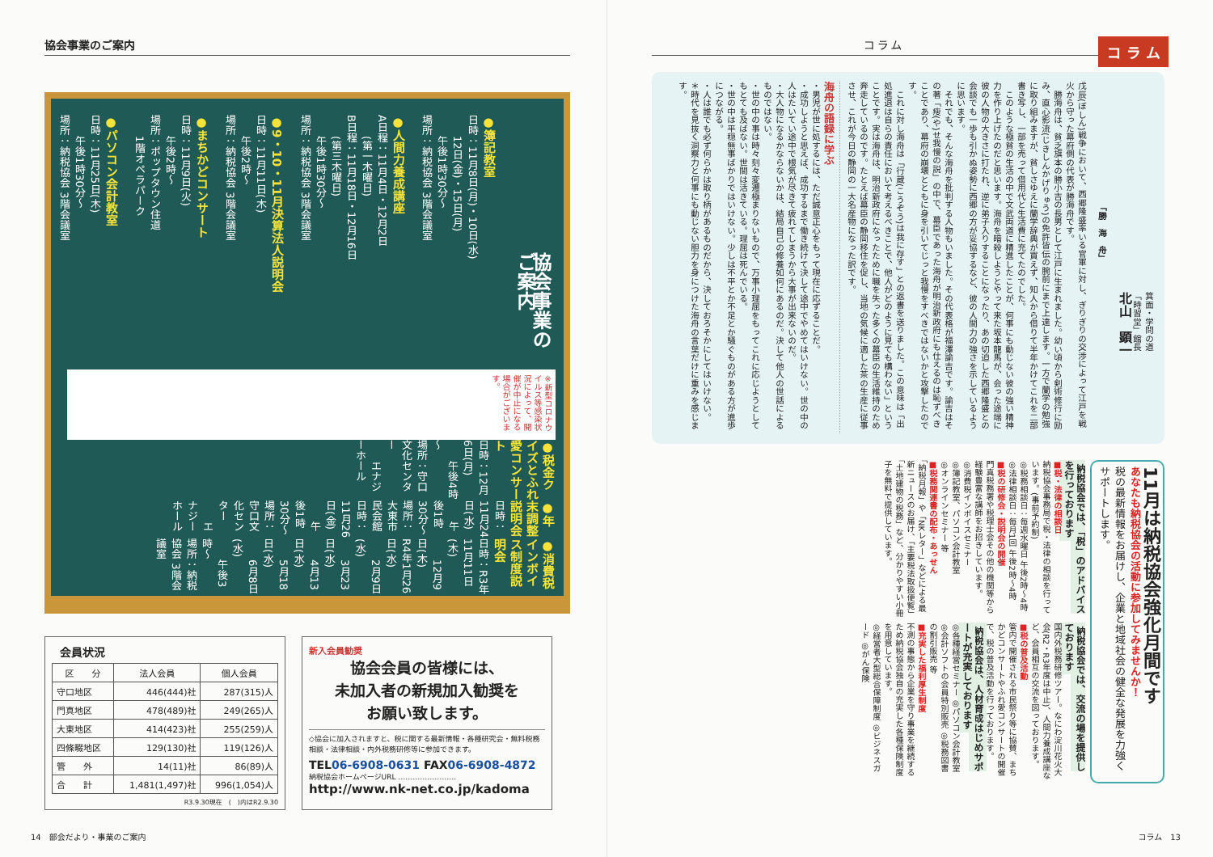協会事業のご案内
協会事業のご案内
●簿記教室
日時：11月8日(月)・10日(水)
　　12日(金)・15日(月)
　　午後1時30分～
場所：納税協会 3階会議室
●人間力養成講座
A日程：11月4日・12月2日
　　(第一木曜日)
B日程：11月18日・12月16日
　　(第三木曜日)
　　午後1時30分～
場所：納税協会 3階会議室
●9・10・11月決算法人説明会
日時：11月11日(木)
　　午後2時～
場所：納税協会 3階会議室
●まちかどコンサート
日時：11月9日(火)
　　午後2時～
場所：ポップタウン住道
　　1階オペラパーク
●パソコン会計教室
日時：11月25日(木)
　　午後1時30分～
場所：納税協会 3階会議室
●消費税インボイス制度説明会
日時：R3年11月11日(木)
　　12月9日(木)
R4年1月26日(水)
　　2月9日(水)
　　3月23日(水)
　　4月13日(水)
　　5月18日(水)
　　6月8日(水)
　　午後3時～
場所：納税協会 3階会議室
●年末調整説明会
日時：11月24日(水)
　　午後1時30分～
場所：大東市民会館
日時：11月26日(金)
　　午後1時30分～
場所：守口文化センター
　　エナジーホール
●税金クイズとふれ愛コンサート
日時：12月6日(月)
　　午後4時～
場所：守口文化センター
　　エナジーホール
※新型コロナウイルス等感染状況によって、開催が中止になる場合がございます。
会員状況
| 区 分 | 法人会員 | 個人会員 |
| --- | --- | --- |
| 守口地区 | 446(444)社 | 287(315)人 |
| 門真地区 | 478(489)社 | 249(265)人 |
| 大東地区 | 414(423)社 | 255(259)人 |
| 四條畷地区 | 129(130)社 | 119(126)人 |
| 管 外 | 14(11)社 | 86(89)人 |
| 合 計 | 1,481(1,497)社 | 996(1,054)人 |
R3.9.30現在　(　)内はR2.9.30
新入会員勧奨
協会会員の皆様には、
未加入者の新規加入勧奨を
お願い致します。
◇協会に加入されますと、税に関する最新情報・各種研究会・無料税務相談・法律相談・内外税務研修等に参加できます。
TEL06-6908-0631 FAX06-6908-4872
納税協会ホームページURL ……………………
http://www.nk-net.co.jp/kadoma
14　部会だより・事業のご案内
コラム
コ ラ ム
箕面・学問の道
「時習堂」館長
北山　顕一
「勝　海　舟」
戊辰(ぼしん)戦争において、西郷隆盛率いる官軍に対し、ぎりぎりの交渉によって江戸を戦火から守った幕府側の代表が勝海舟です。
　勝海舟は、貧乏旗本の勝小吉の長男として江戸に生まれました。幼い頃から剣術修行に励み、直心影流(じきしんかげりゅう)の免許皆伝の腕前にまで上達します。一方で蘭学の勉強に取り組みますが、貧しさゆえに蘭学辞典が買えず、知人から借りて半年かけてこれを二部書き写し、一部を売って借用代と生活費に充てたのでした。
　このような極貧の生活の中で文武両道に精進したことが、何事にも動じない彼の強い精神力を作り上げたのだと思います。海舟を暗殺しようとやって来た坂本龍馬が、会った途端に彼の人物の大きさに打たれ、逆に弟子入りすることになったり、あの切迫した西郷隆盛との会談でも一歩も引かぬ姿勢に西郷の方が妥協するなど、彼の人間力の強さを示しているように思います。
　それでも、そんな海舟を批判する人物もいました。その代表格が福澤諭吉です。諭吉はその著「瘦(や)せ我慢の説」の中で、幕臣であった海舟が明治新政府にも仕えるのは恥ずべきことであり、幕府の崩壊とともに身を引いてじっと我慢をすべきではないかと攻撃したのです。
　これに対し海舟は「行蔵(こうぞう)は我に存す」との返書を送りました。この意味は「出処進退は自らの責任において考えるべきことで、他人がどのように見ても構わない」ということです。実は海舟は、明治新政府になったために職を失った多くの幕臣の生活維持のため奔走しているのです。たとえば幕臣の静岡移住を促し、当地の気候に適した茶の生産に従事させ、これが今日の静岡の一大名産物になった訳です。
海舟の語録に学ぶ
・男児が世に処するには、ただ誠意正心をもって現在に応ずることだ。
・成功しようと思えば、成功するまで働き続けて決して途中でやめてはいけない。世の中の人はたいてい途中で根気が尽きて疲れてしまうから大事が出来ないのだ。
・大人物になるかならないかは、結局自己の修養如何にあるのだ。決して他人の世話によるものではない。
・世の中の事は時々刻々変遷極まりないもので、万事小理屈をもってこれに応じようとしてもとても及ばない。世間は活きている。理屈は死んでいる。
・世の中は平穏無事ばかりではいけない。少しは不平とか不足とか騒ぐものがある方が進歩につながる。
・人は誰でも必ず何らかは取り柄があるものだから、決しておろそかにしてはいけない。
＊時代を見抜く洞察力と何事にも動じない胆力を身につけた海舟の言葉だけに重みを感じます。
11月は納税協会強化月間です
あなたも納税協会の活動に参加してみませんか！
税の最新情報をお届けし、企業と地域社会の健全な発展を力強くサポートします。
納税協会では、「税」のアドバイスを行っております
■税・法律の相談日
納税協会事務局で税・法律の相談を行っています。(事前予約制)
◎税務相談日：毎週水曜日 午後2時～4時
◎法律相談日：毎月1回 午後2時～4時
■税の研修会・説明会の開催
門真税務署や税理士会その他の機関等から経験豊富な講師をお招きしています。
◎消費税インボイスセミナー
◎簿記教室、パソコン会計教室
◎オンラインセミナー 等
■税務関連書の配布・あっせん
「納税月報」や「NKレター」などによる最新ニュースのお届け、「主要税法取扱便覧」「土地建物の税務」など、分かりやすい小冊子を無料で提供しています。
納税協会では、交流の場を提供しております
国内外税務研修ツアー。なにわ淀川花火大会(R2・R3年度は中止)、人間力養成講座など、会員相互の交流を図っております。
■税の普及活動
管内で開催される市民祭り等に協賛、まちかどコンサートやふれ愛コンサートの開催で、税の普及活動を行っております。
納税協会は、人材育成はじめサポートが充実しております
◎各種経営セミナー ◎パソコン会計教室 ◎会計ソフトの会員特別販売 ◎税務図書の割引販売 等
■充実した福利厚生制度
不測の事態から企業を守り事業を継続するため納税協会独自の充実した各種保険制度を用意しています。
◎経営者大型総合保障制度 ◎ビジネスガード ◎がん保険
コラム　13